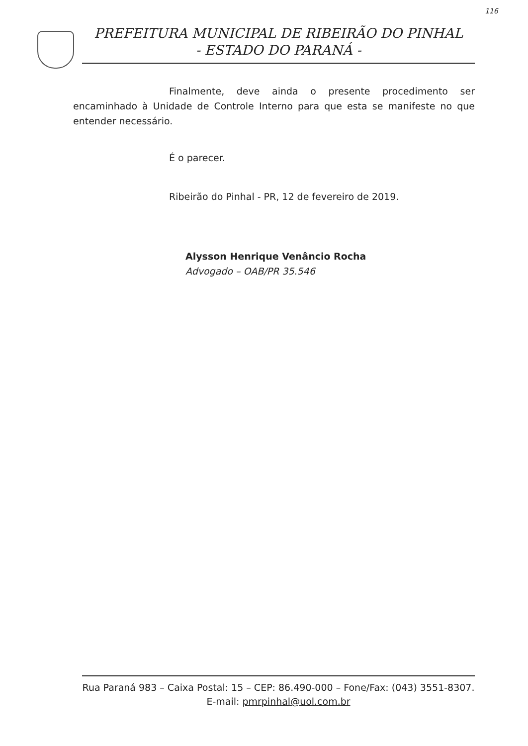116
PREFEITURA MUNICIPAL DE RIBEIRÃO DO PINHAL
- ESTADO DO PARANÁ -
Finalmente, deve ainda o presente procedimento ser encaminhado à Unidade de Controle Interno para que esta se manifeste no que entender necessário.
É o parecer.
Ribeirão do Pinhal - PR, 12 de fevereiro de 2019.
Alysson Henrique Venâncio Rocha
Advogado – OAB/PR 35.546
Rua Paraná 983 – Caixa Postal: 15 – CEP: 86.490-000 – Fone/Fax: (043) 3551-8307.
E-mail: pmrpinhal@uol.com.br